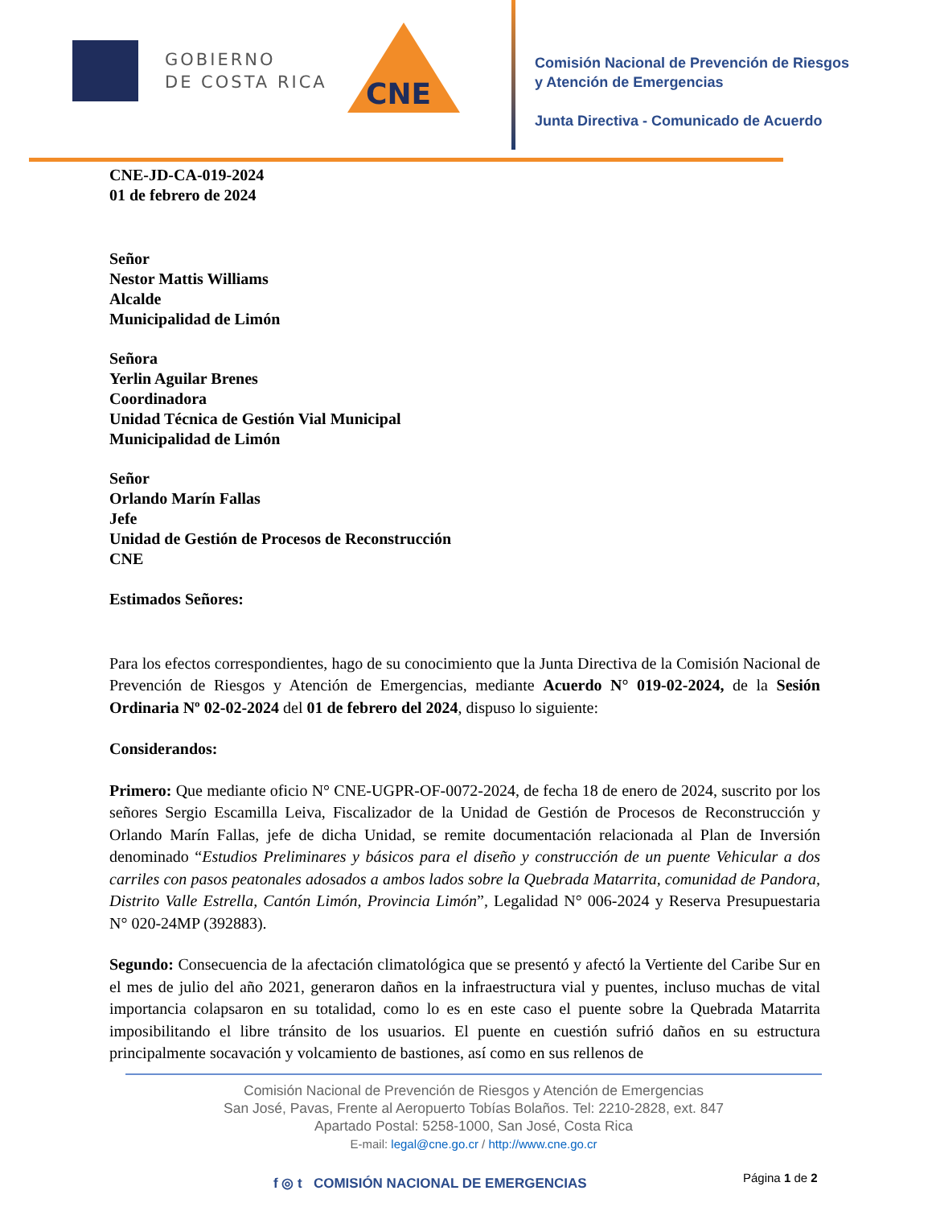GOBIERNO
DE COSTA RICA
CNE
Comisión Nacional de Prevención de Riesgos
y Atención de Emergencias
Junta Directiva - Comunicado de Acuerdo
CNE-JD-CA-019-2024
01 de febrero de 2024
Señor
Nestor Mattis Williams
Alcalde
Municipalidad de Limón
Señora
Yerlin Aguilar Brenes
Coordinadora
Unidad Técnica de Gestión Vial Municipal
Municipalidad de Limón
Señor
Orlando Marín Fallas
Jefe
Unidad de Gestión de Procesos de Reconstrucción
CNE
Estimados Señores:
Para los efectos correspondientes, hago de su conocimiento que la Junta Directiva de la Comisión Nacional de Prevención de Riesgos y Atención de Emergencias, mediante Acuerdo N° 019-02-2024, de la Sesión Ordinaria Nº 02-02-2024 del 01 de febrero del 2024, dispuso lo siguiente:
Considerandos:
Primero: Que mediante oficio N° CNE-UGPR-OF-0072-2024, de fecha 18 de enero de 2024, suscrito por los señores Sergio Escamilla Leiva, Fiscalizador de la Unidad de Gestión de Procesos de Reconstrucción y Orlando Marín Fallas, jefe de dicha Unidad, se remite documentación relacionada al Plan de Inversión denominado “Estudios Preliminares y básicos para el diseño y construcción de un puente Vehicular a dos carriles con pasos peatonales adosados a ambos lados sobre la Quebrada Matarrita, comunidad de Pandora, Distrito Valle Estrella, Cantón Limón, Provincia Limón”, Legalidad N° 006-2024 y Reserva Presupuestaria N° 020-24MP (392883).
Segundo: Consecuencia de la afectación climatológica que se presentó y afectó la Vertiente del Caribe Sur en el mes de julio del año 2021, generaron daños en la infraestructura vial y puentes, incluso muchas de vital importancia colapsaron en su totalidad, como lo es en este caso el puente sobre la Quebrada Matarrita imposibilitando el libre tránsito de los usuarios. El puente en cuestión sufrió daños en su estructura principalmente socavación y volcamiento de bastiones, así como en sus rellenos de
Comisión Nacional de Prevención de Riesgos y Atención de Emergencias
San José, Pavas, Frente al Aeropuerto Tobías Bolaños. Tel: 2210-2828, ext. 847
Apartado Postal: 5258-1000, San José, Costa Rica
E-mail: legal@cne.go.cr / http://www.cne.go.cr
f ◎ t COMISIÓN NACIONAL DE EMERGENCIAS
Página 1 de 2